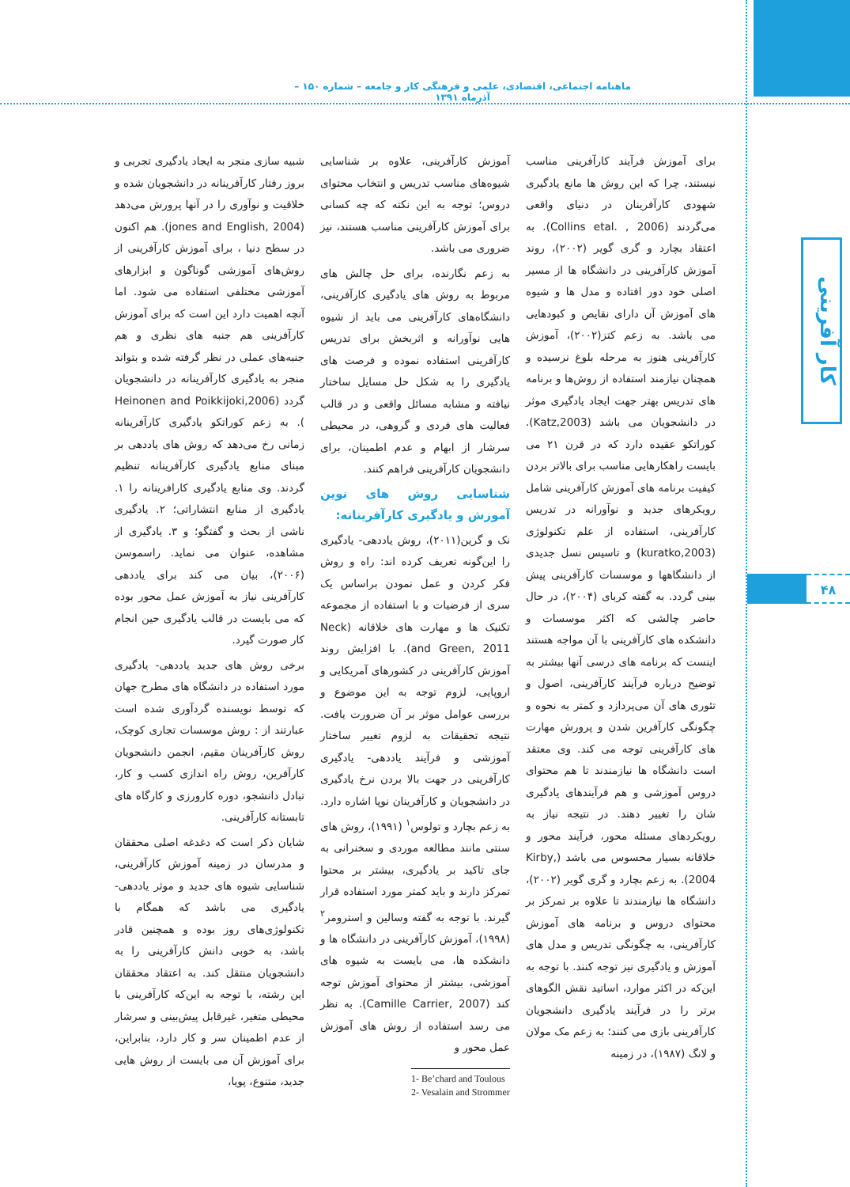ماهنامه اجتماعی، اقتصادی، علمی و فرهنگی کار و جامعه – شماره ۱۵۰ – آذرماه ۱۳۹۱
کار آفرینی
۴۸
برای آموزش فرآیند کارآفرینی مناسب نیستند، چرا که این روش ها مانع یادگیری شهودی کارآفرینان در دنیای واقعی می‌گردند (Collins etal. , 2006). به اعتقاد بچارد و گری گویر (۲۰۰۲)، روند آموزش کارآفرینی در دانشگاه ها از مسیر اصلی خود دور افتاده و مدل ها و شیوه های آموزش آن دارای نقایص و کبودهایی می باشد. به زعم کتز(۲۰۰۲)، آموزش کارآفرینی هنوز به مرحله بلوغ نرسیده و همچنان نیازمند استفاده از روش‌ها و برنامه های تدریس بهتر جهت ایجاد یادگیری موثر در دانشجویان می باشد (Katz,2003). کوراتکو عقیده دارد که در قرن ۲۱ می بایست راهکارهایی مناسب برای بالاتر بردن کیفیت برنامه های آموزش کارآفرینی شامل رویکرهای جدید و نوآورانه در تدریس کارآفرینی، استفاده از علم تکنولوژی (kuratko,2003) و تاسیس نسل جدیدی از دانشگاهها و موسسات کارآفرینی پیش بینی گردد. به گفته کربای (۲۰۰۴)، در حال حاضر چالشی که اکثر موسسات و دانشکده های کارآفرینی با آن مواجه هستند اینست که برنامه های درسی آنها بیشتر به توضیح درباره فرآیند کارآفرینی، اصول و تئوری های آن می‌پردازد و کمتر به نحوه و چگونگی کارآفرین شدن و پرورش مهارت های کارآفرینی توجه می کند. وی معتقد است دانشگاه ها نیازمندند تا هم محتوای دروس آموزشی و هم فرآیندهای یادگیری شان را تغییر دهند. در نتیجه نیاز به رویکردهای مسئله محور، فرآیند محور و خلاقانه بسیار محسوس می باشد (Kirby, 2004). به زعم بچارد و گری گویر (۲۰۰۲)، دانشگاه ها نیازمندند تا علاوه بر تمرکز بر محتوای دروس و برنامه های آموزش کارآفرینی، به چگونگی تدریس و مدل های آموزش و یادگیری نیز توجه کنند. با توجه به این‌که در اکثر موارد، اساتید نقش الگوهای برتر را در فرآیند یادگیری دانشجویان کارآفرینی بازی می کنند؛ به زعم مک مولان و لانگ (۱۹۸۷)، در زمینه
آموزش کارآفرینی، علاوه بر شناسایی شیوه‌های مناسب تدریس و انتخاب محتوای دروس؛ توجه به این نکته که چه کسانی برای آموزش کارآفرینی مناسب هستند، نیز ضروری می باشد.
به زعم نگارنده، برای حل چالش های مربوط به روش های یادگیری کارآفرینی، دانشگاه‌های کارآفرینی می باید از شیوه هایی نوآورانه و اثربخش برای تدریس کارآفرینی استفاده نموده و فرصت های یادگیری را به شکل حل مسایل ساختار نیافته و مشابه مسائل واقعی و در قالب فعالیت های فردی و گروهی، در محیطی سرشار از ابهام و عدم اطمینان، برای دانشجویان کارآفرینی فراهم کنند.
شناسایی روش های نوین آموزش و یادگیری کارآفرینانه:
نک و گرین(۲۰۱۱)، روش یاددهی- یادگیری را این‌گونه تعریف کرده اند: راه و روش فکر کردن و عمل نمودن براساس یک سری از فرضیات و با استفاده از مجموعه تکنیک ها و مهارت های خلاقانه (Neck and Green, 2011). با افزایش روند آموزش کارآفرینی در کشورهای آمریکایی و اروپایی، لزوم توجه به این موضوع و بررسی عوامل موثر بر آن ضرورت یافت. نتیجه تحقیقات به لزوم تغییر ساختار آموزشی و فرآیند یاددهی- یادگیری کارآفرینی در جهت بالا بردن نرخ یادگیری در دانشجویان و کارآفرینان نوپا اشاره دارد. به زعم بچارد و تولوس<sup>۱</sup> (۱۹۹۱)، روش های سنتی مانند مطالعه موردی و سخنرانی به جای تاکید بر یادگیری، بیشتر بر محتوا تمرکز دارند و باید کمتر مورد استفاده قرار گیرند. با توجه به گفته وسالین و استرومر<sup>۲</sup> (۱۹۹۸)، آموزش کارآفرینی در دانشگاه ها و دانشکده ها، می بایست به شیوه های آموزشی، بیشتر از محتوای آموزش توجه کند (Camille Carrier, 2007). به نظر می رسد استفاده از روش های آموزش عمل محور و
1- Be’chard and Toulous
2- Vesalain and Strommer
شبیه سازی منجر به ایجاد یادگیری تجربی و بروز رفتار کارآفرینانه در دانشجویان شده و خلاقیت و نوآوری را در آنها پرورش می‌دهد (jones and English, 2004). هم اکنون در سطح دنیا ، برای آموزش کارآفرینی از روش‌های آموزشی گوناگون و ابزارهای آموزشی مختلفی استفاده می شود. اما آنچه اهمیت دارد این است که برای آموزش کارآفرینی هم جنبه های نظری و هم جنبه‌های عملی در نظر گرفته شده و بتواند منجر به یادگیری کارآفرینانه در دانشجویان گردد (Heinonen and Poikkijoki,2006 ). به زعم کوراتکو یادگیری کارآفرینانه زمانی رخ می‌دهد که روش های یاددهی بر مبنای منابع یادگیری کارآفرینانه تنظیم گردند. وی منابع یادگیری کارافرینانه را ۱. یادگیری از منابع انتشاراتی؛ ۲. یادگیری ناشی از بحث و گفتگو؛ و ۳. یادگیری از مشاهده، عنوان می نماید. راسموسن (۲۰۰۶)، بیان می کند برای یاددهی کارآفرینی نیاز به آموزش عمل محور بوده که می بایست در قالب یادگیری حین انجام کار صورت گیرد.
برخی روش های جدید یاددهی- یادگیری مورد استفاده در دانشگاه های مطرح جهان که توسط نویسنده گردآوری شده است عبارتند از : روش موسسات تجاری کوچک، روش کارآفرینان مقیم، انجمن دانشجویان کارآفرین، روش راه اندازی کسب و کار، تبادل دانشجو، دوره کارورزی و کارگاه های تابستانه کارآفرینی.
شایان ذکر است که دغدغه اصلی محققان و مدرسان در زمینه آموزش کارآفرینی، شناسایی شیوه های جدید و موثر یاددهی- یادگیری می باشد که همگام با تکنولوژی‌های روز بوده و همچنین قادر باشد، به خوبی دانش کارآفرینی را به دانشجویان منتقل کند. به اعتقاد محققان این رشته، با توجه به این‌که کارآفرینی با محیطی متغیر، غیرقابل پیش‌بینی و سرشار از عدم اطمینان سر و کار دارد، بنابراین، برای آموزش آن می بایست از روش هایی جدید، متنوع، پویا،